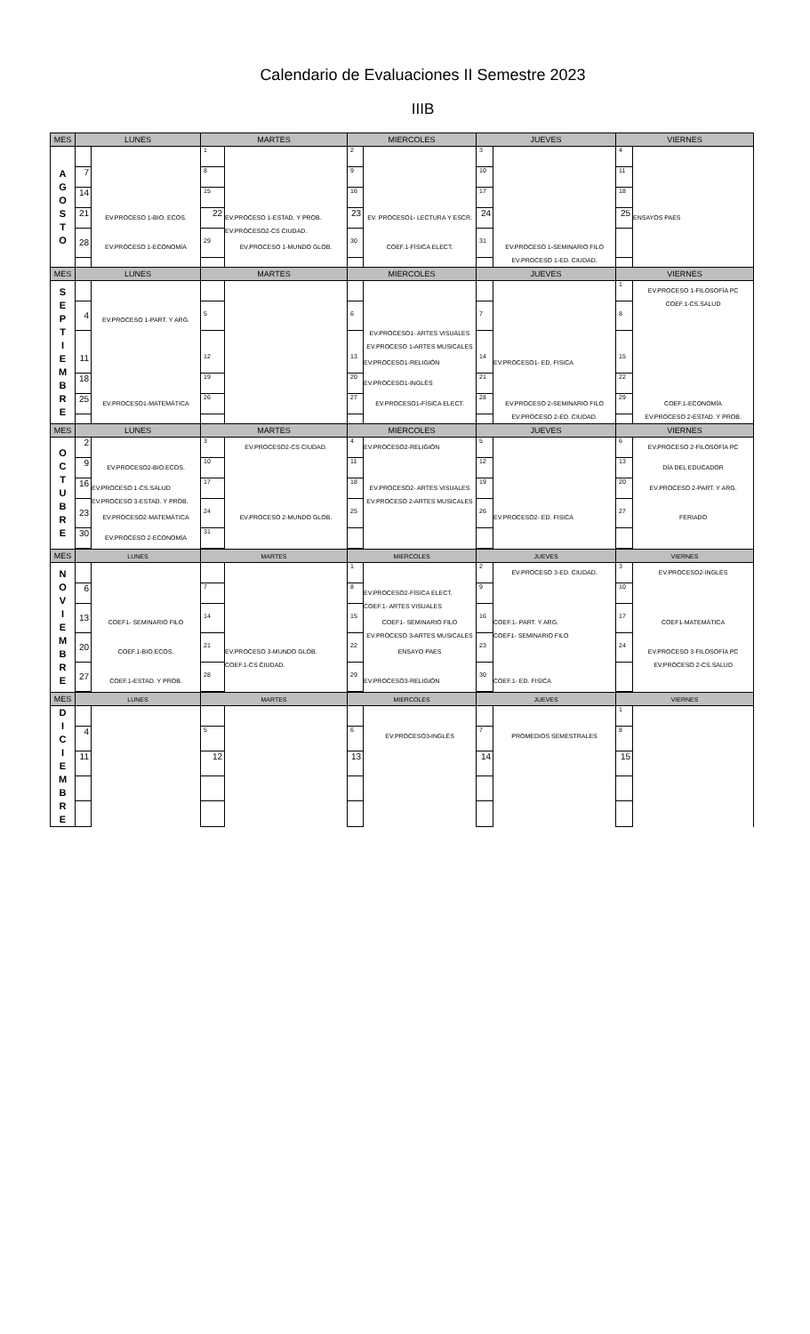Calendario de Evaluaciones II Semestre 2023
IIIB
| MES | LUNES | | MARTES | | MIERCOLES | | JUEVES | | VIERNES | |
| --- | --- | --- | --- | --- | --- | --- | --- | --- | --- | --- |
| A G O S T O | | | 1 | | 2 | | 3 | | 4 | |
| | 7 | | 8 | | 9 | | 10 | | 11 | |
| | 14 | | 15 | | 16 | | 17 | | 18 | |
| | 21 | EV.PROCESO 1-BIO. ECOS. | 22 | EV.PROCESO 1-ESTAD. Y PROB. EV.PROCESO2-CS CIUDAD. | 23 | EV. PROCESO1- LECTURA Y ESCR. | 24 | | 25 | ENSAYOS PAES |
| | 28 | EV.PROCESO 1-ECONOMÍA | 29 | EV.PROCESO 1-MUNDO GLOB. | 30 | COEF.1-FÍSICA ELECT. | 31 | EV.PROCESO 1-SEMINARIO FILO EV.PROCESO 1-ED. CIUDAD. | | |
| MES | LUNES | | MARTES | | MIERCOLES | | JUEVES | | VIERNES | |
| S E P T I E M B R E | | | | | | | | | 1 | EV.PROCESO 1-FILOSOFÍA PC COEF.1-CS.SALUD |
| | 4 | EV.PROCESO 1-PART. Y ARG. | 5 | | 6 | EV.PROCESO1- ARTES VISUALES EV.PROCESO 1-ARTES MUSICALES | 7 | | 8 | |
| | 11 | | 12 | | 13 | EV.PROCESO1-RELIGIÓN | 14 | EV.PROCESO1- ED. FISICA | 15 | |
| | 18 | | 19 | | 20 | EV.PROCESO1-INGLÉS | 21 | | 22 | |
| | 25 | EV.PROCESO1-MATEMÁTICA | 26 | | 27 | EV.PROCESO1-FÍSICA ELECT. | 28 | EV.PROCESO 2-SEMINARIO FILO EV.PROCESO 2-ED. CIUDAD. | 29 | COEF.1-ECONOMÍA EV.PROCESO 2-ESTAD. Y PROB. |
| MES | LUNES | | MARTES | | MIERCOLES | | JUEVES | | VIERNES | |
| O C T U B R E | 2 | | 3 | EV.PROCESO2-CS CIUDAD. | 4 | EV.PROCESO2-RELIGIÓN | 5 | | 6 | EV.PROCESO 2-FILOSOFÍA PC |
| | 9 | EV.PROCESO2-BIO.ECOS. | 10 | | 11 | | 12 | | 13 | DÍA DEL EDUCADOR |
| | 16 | EV.PROCESO 1-CS.SALUD EV.PROCESO 3-ESTAD. Y PROB. | 17 | | 18 | EV.PROCESO2- ARTES VISUALES EV.PROCESO 2-ARTES MUSICALES | 19 | | 20 | EV.PROCESO 2-PART. Y ARG. |
| | 23 | EV.PROCESO2-MATEMÁTICA | 24 | EV.PROCESO 2-MUNDO GLOB. | 25 | | 26 | EV.PROCESO2- ED. FISICA | 27 | FERIADO |
| | 30 | EV.PROCESO 2-ECONOMÍA | 31 | | | | | | | |
| MES | LUNES | | MARTES | | MIERCOLES | | JUEVES | | VIERNES | |
| N O V I E M B R E | | | | | 1 | | 2 | EV.PROCESO 3-ED. CIUDAD. | 3 | EV.PROCESO2-INGLÉS |
| | 6 | | 7 | | 8 | EV.PROCESO2-FÍSICA ELECT. COEF.1- ARTES VISUALES | 9 | | 10 | |
| | 13 | COEF1- SEMINARIO FILO | 14 | | 15 | COEF1- SEMINARIO FILO EV.PROCESO 3-ARTES MUSICALES | 16 | COEF.1- PART. Y ARG. COEF1- SEMINARIO FILO | 17 | COEF1-MATEMÁTICA |
| | 20 | COEF.1-BIO.ECOS. | 21 | EV.PROCESO 3-MUNDO GLOB. COEF.1-CS CIUDAD. | 22 | ENSAYO PAES | 23 | | 24 | EV.PROCESO 3-FILOSOFÍA PC EV.PROCESO 2-CS.SALUD |
| | 27 | COEF.1-ESTAD. Y PROB. | 28 | | 29 | EV.PROCESO3-RELIGIÓN | 30 | COEF.1- ED. FISICA | | |
| MES | LUNES | | MARTES | | MIERCOLES | | JUEVES | | VIERNES | |
| D I C I E M B R E | | | | | | | | | 1 | |
| | 4 | | 5 | | 6 | EV.PROCESO3-INGLÉS | 7 | PROMEDIOS SEMESTRALES | 8 | |
| | 11 | | 12 | | 13 | | 14 | | 15 | |